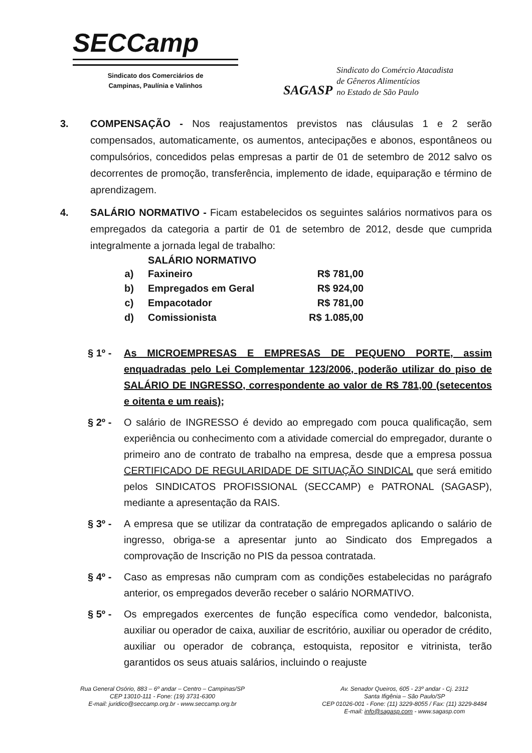SECCamp
Sindicato dos Comerciários de
Campinas, Paulínia e Valinhos
SAGASP
Sindicato do Comércio Atacadista
de Gêneros Alimentícios
no Estado de São Paulo
3. COMPENSAÇÃO - Nos reajustamentos previstos nas cláusulas 1 e 2 serão compensados, automaticamente, os aumentos, antecipações e abonos, espontâneos ou compulsórios, concedidos pelas empresas a partir de 01 de setembro de 2012 salvo os decorrentes de promoção, transferência, implemento de idade, equiparação e término de aprendizagem.
4. SALÁRIO NORMATIVO - Ficam estabelecidos os seguintes salários normativos para os empregados da categoria a partir de 01 de setembro de 2012, desde que cumprida integralmente a jornada legal de trabalho:
| | SALÁRIO NORMATIVO | |
| --- | --- | --- |
| a) | Faxineiro | R$ 781,00 |
| b) | Empregados em Geral | R$ 924,00 |
| c) | Empacotador | R$ 781,00 |
| d) | Comissionista | R$ 1.085,00 |
§ 1º - As MICROEMPRESAS E EMPRESAS DE PEQUENO PORTE, assim enquadradas pelo Lei Complementar 123/2006, poderão utilizar do piso de SALÁRIO DE INGRESSO, correspondente ao valor de R$ 781,00 (setecentos e oitenta e um reais);
§ 2º - O salário de INGRESSO é devido ao empregado com pouca qualificação, sem experiência ou conhecimento com a atividade comercial do empregador, durante o primeiro ano de contrato de trabalho na empresa, desde que a empresa possua CERTIFICADO DE REGULARIDADE DE SITUAÇÃO SINDICAL que será emitido pelos SINDICATOS PROFISSIONAL (SECCAMP) e PATRONAL (SAGASP), mediante a apresentação da RAIS.
§ 3º - A empresa que se utilizar da contratação de empregados aplicando o salário de ingresso, obriga-se a apresentar junto ao Sindicato dos Empregados a comprovação de Inscrição no PIS da pessoa contratada.
§ 4º - Caso as empresas não cumpram com as condições estabelecidas no parágrafo anterior, os empregados deverão receber o salário NORMATIVO.
§ 5º - Os empregados exercentes de função específica como vendedor, balconista, auxiliar ou operador de caixa, auxiliar de escritório, auxiliar ou operador de crédito, auxiliar ou operador de cobrança, estoquista, repositor e vitrinista, terão garantidos os seus atuais salários, incluindo o reajuste
Rua General Osório, 883 – 6º andar – Centro – Campinas/SP
CEP 13010-111 - Fone: (19) 3731-6300
E-mail: juridico@seccamp.org.br - www.seccamp.org.br
Av. Senador Queiros, 605 - 23º andar - Cj. 2312
Santa Ifigênia – São Paulo/SP
CEP 01026-001 - Fone: (11) 3229-8055 / Fax: (11) 3229-8484
E-mail: info@sagasp.com - www.sagasp.com